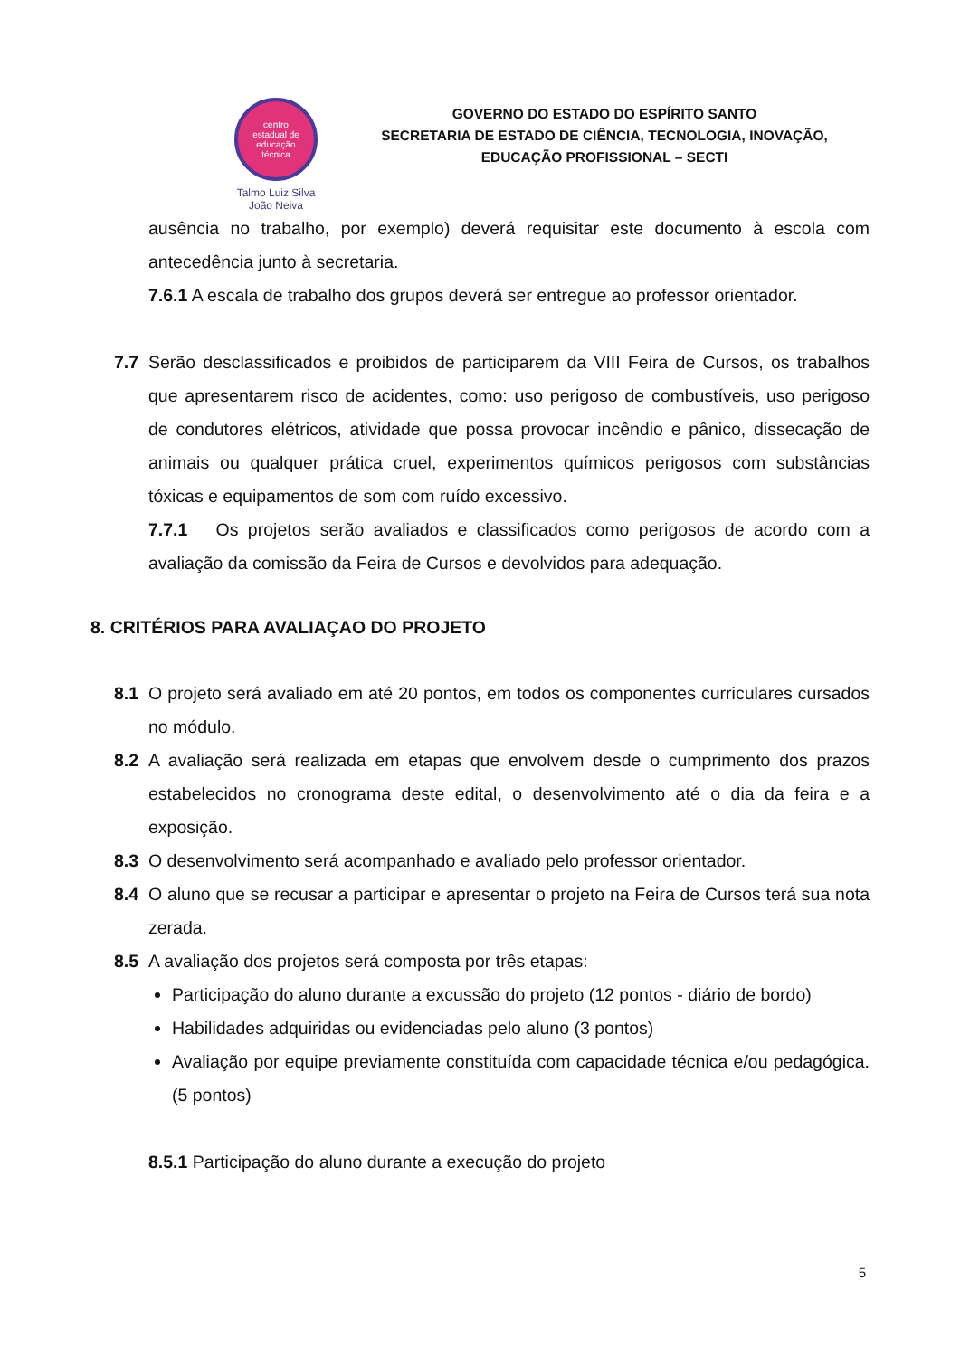centro
estadual de
educação
técnica
Talmo Luiz Silva
João Neiva
GOVERNO DO ESTADO DO ESPÍRITO SANTO
SECRETARIA DE ESTADO DE CIÊNCIA, TECNOLOGIA, INOVAÇÃO,
EDUCAÇÃO PROFISSIONAL – SECTI
ausência no trabalho, por exemplo) deverá requisitar este documento à escola com antecedência junto à secretaria.
7.6.1 A escala de trabalho dos grupos deverá ser entregue ao professor orientador.
7.7 Serão desclassificados e proibidos de participarem da VIII Feira de Cursos, os trabalhos que apresentarem risco de acidentes, como: uso perigoso de combustíveis, uso perigoso de condutores elétricos, atividade que possa provocar incêndio e pânico, dissecação de animais ou qualquer prática cruel, experimentos químicos perigosos com substâncias tóxicas e equipamentos de som com ruído excessivo.
7.7.1 Os projetos serão avaliados e classificados como perigosos de acordo com a avaliação da comissão da Feira de Cursos e devolvidos para adequação.
8. CRITÉRIOS PARA AVALIAÇAO DO PROJETO
8.1 O projeto será avaliado em até 20 pontos, em todos os componentes curriculares cursados no módulo.
8.2 A avaliação será realizada em etapas que envolvem desde o cumprimento dos prazos estabelecidos no cronograma deste edital, o desenvolvimento até o dia da feira e a exposição.
8.3 O desenvolvimento será acompanhado e avaliado pelo professor orientador.
8.4 O aluno que se recusar a participar e apresentar o projeto na Feira de Cursos terá sua nota zerada.
8.5 A avaliação dos projetos será composta por três etapas:
Participação do aluno durante a excussão do projeto (12 pontos - diário de bordo)
Habilidades adquiridas ou evidenciadas pelo aluno (3 pontos)
Avaliação por equipe previamente constituída com capacidade técnica e/ou pedagógica. (5 pontos)
8.5.1 Participação do aluno durante a execução do projeto
5